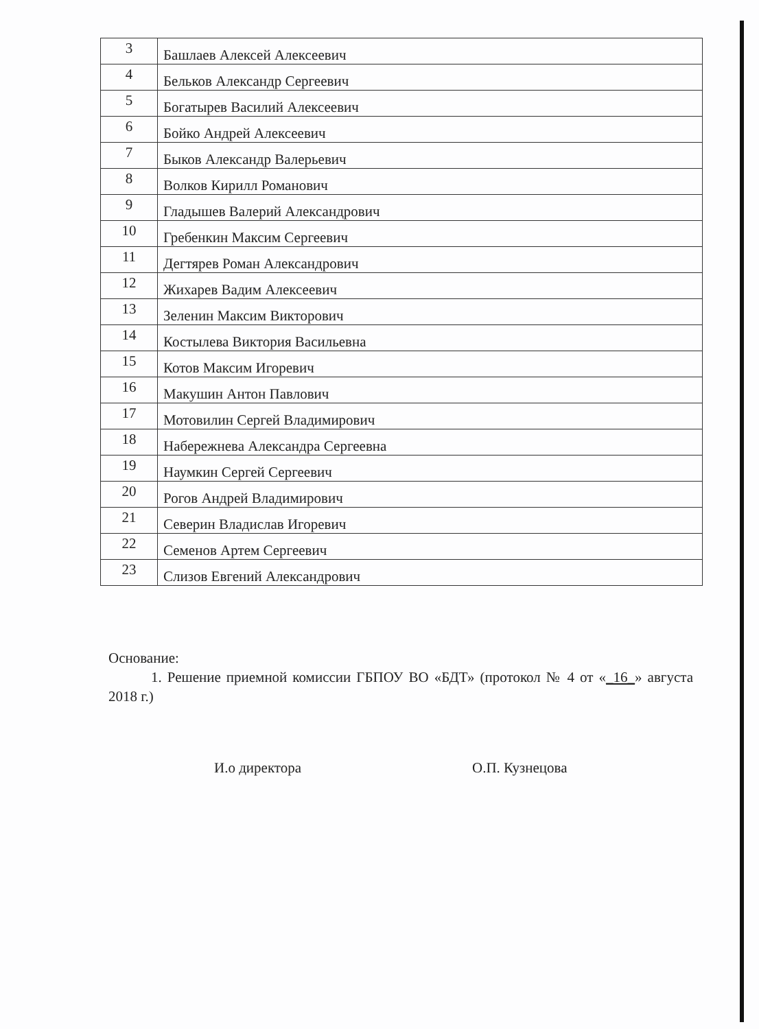| 3 | Башлаев Алексей Алексеевич |
| 4 | Бельков Александр Сергеевич |
| 5 | Богатырев Василий Алексеевич |
| 6 | Бойко Андрей Алексеевич |
| 7 | Быков Александр Валерьевич |
| 8 | Волков Кирилл Романович |
| 9 | Гладышев Валерий Александрович |
| 10 | Гребенкин Максим Сергеевич |
| 11 | Дегтярев Роман Александрович |
| 12 | Жихарев Вадим Алексеевич |
| 13 | Зеленин Максим Викторович |
| 14 | Костылева Виктория Васильевна |
| 15 | Котов Максим Игоревич |
| 16 | Макушин Антон Павлович |
| 17 | Мотовилин Сергей Владимирович |
| 18 | Набережнева Александра Сергеевна |
| 19 | Наумкин Сергей Сергеевич |
| 20 | Рогов Андрей Владимирович |
| 21 | Северин Владислав Игоревич |
| 22 | Семенов Артем Сергеевич |
| 23 | Слизов Евгений Александрович |
Основание:
1. Решение приемной комиссии ГБПОУ ВО «БДТ» (протокол № 4 от «_16_» августа 2018 г.)
И.о директора О.П. Кузнецова